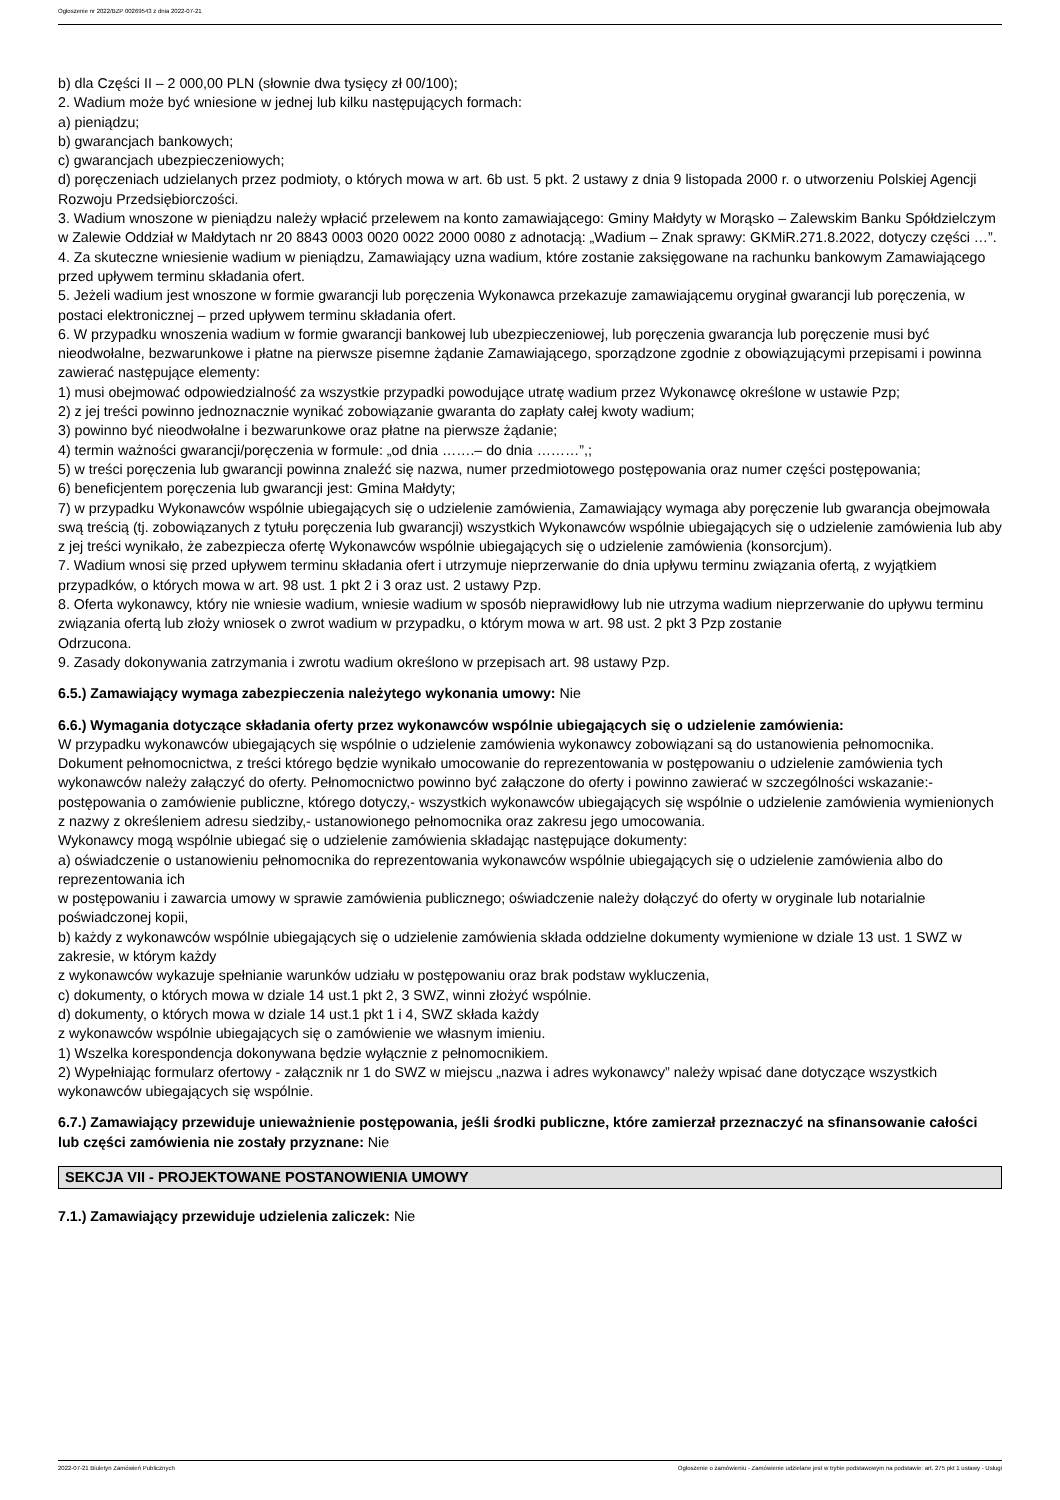Ogłoszenie nr 2022/BZP 00269543 z dnia 2022-07-21
b) dla Części II – 2 000,00 PLN (słownie dwa tysięcy zł 00/100);
2. Wadium może być wniesione w jednej lub kilku następujących formach:
a) pieniądzu;
b) gwarancjach bankowych;
c) gwarancjach ubezpieczeniowych;
d) poręczeniach udzielanych przez podmioty, o których mowa w art. 6b ust. 5 pkt. 2 ustawy z dnia 9 listopada 2000 r. o utworzeniu Polskiej Agencji Rozwoju Przedsiębiorczości.
3. Wadium wnoszone w pieniądzu należy wpłacić przelewem na konto zamawiającego: Gminy Małdyty w Morąsko – Zalewskim Banku Spółdzielczym w Zalewie Oddział w Małdytach nr 20 8843 0003 0020 0022 2000 0080 z adnotacją: „Wadium – Znak sprawy: GKMiR.271.8.2022, dotyczy części …”.
4. Za skuteczne wniesienie wadium w pieniądzu, Zamawiający uzna wadium, które zostanie zaksięgowane na rachunku bankowym Zamawiającego przed upływem terminu składania ofert.
5. Jeżeli wadium jest wnoszone w formie gwarancji lub poręczenia Wykonawca przekazuje zamawiającemu oryginał gwarancji lub poręczenia, w postaci elektronicznej – przed upływem terminu składania ofert.
6. W przypadku wnoszenia wadium w formie gwarancji bankowej lub ubezpieczeniowej, lub poręczenia gwarancja lub poręczenie musi być nieodwołalne, bezwarunkowe i płatne na pierwsze pisemne żądanie Zamawiającego, sporządzone zgodnie z obowiązującymi przepisami i powinna zawierać następujące elementy:
1) musi obejmować odpowiedzialność za wszystkie przypadki powodujące utratę wadium przez Wykonawcę określone w ustawie Pzp;
2) z jej treści powinno jednoznacznie wynikać zobowiązanie gwaranta do zapłaty całej kwoty wadium;
3) powinno być nieodwołalne i bezwarunkowe oraz płatne na pierwsze żądanie;
4) termin ważności gwarancji/poręczenia w formule: „od dnia …….– do dnia ………”,;
5) w treści poręczenia lub gwarancji powinna znaleźć się nazwa, numer przedmiotowego postępowania oraz numer części postępowania;
6) beneficjentem poręczenia lub gwarancji jest: Gmina Małdyty;
7) w przypadku Wykonawców wspólnie ubiegających się o udzielenie zamówienia, Zamawiający wymaga aby poręczenie lub gwarancja obejmowała swą treścią (tj. zobowiązanych z tytułu poręczenia lub gwarancji) wszystkich Wykonawców wspólnie ubiegających się o udzielenie zamówienia lub aby z jej treści wynikało, że zabezpiecza ofertę Wykonawców wspólnie ubiegających się o udzielenie zamówienia (konsorcjum).
7. Wadium wnosi się przed upływem terminu składania ofert i utrzymuje nieprzerwanie do dnia upływu terminu związania ofertą, z wyjątkiem przypadków, o których mowa w art. 98 ust. 1 pkt 2 i 3 oraz ust. 2 ustawy Pzp.
8. Oferta wykonawcy, który nie wniesie wadium, wniesie wadium w sposób nieprawidłowy lub nie utrzyma wadium nieprzerwanie do upływu terminu związania ofertą lub złoży wniosek o zwrot wadium w przypadku, o którym mowa w art. 98 ust. 2 pkt 3 Pzp zostanie
Odrzucona.
9. Zasady dokonywania zatrzymania i zwrotu wadium określono w przepisach art. 98 ustawy Pzp.
6.5.) Zamawiający wymaga zabezpieczenia należytego wykonania umowy: Nie
6.6.) Wymagania dotyczące składania oferty przez wykonawców wspólnie ubiegających się o udzielenie zamówienia:
W przypadku wykonawców ubiegających się wspólnie o udzielenie zamówienia wykonawcy zobowiązani są do ustanowienia pełnomocnika. Dokument pełnomocnictwa, z treści którego będzie wynikało umocowanie do reprezentowania w postępowaniu o udzielenie zamówienia tych wykonawców należy załączyć do oferty. Pełnomocnictwo powinno być załączone do oferty i powinno zawierać w szczególności wskazanie:- postępowania o zamówienie publiczne, którego dotyczy,- wszystkich wykonawców ubiegających się wspólnie o udzielenie zamówienia wymienionych z nazwy z określeniem adresu siedziby,- ustanowionego pełnomocnika oraz zakresu jego umocowania.
Wykonawcy mogą wspólnie ubiegać się o udzielenie zamówienia składając następujące dokumenty:
a) oświadczenie o ustanowieniu pełnomocnika do reprezentowania wykonawców wspólnie ubiegających się o udzielenie zamówienia albo do reprezentowania ich
w postępowaniu i zawarcia umowy w sprawie zamówienia publicznego; oświadczenie należy dołączyć do oferty w oryginale lub notarialnie poświadczonej kopii,
b) każdy z wykonawców wspólnie ubiegających się o udzielenie zamówienia składa oddzielne dokumenty wymienione w dziale 13 ust. 1 SWZ w zakresie, w którym każdy
z wykonawców wykazuje spełnianie warunków udziału w postępowaniu oraz brak podstaw wykluczenia,
c) dokumenty, o których mowa w dziale 14 ust.1 pkt 2, 3 SWZ, winni złożyć wspólnie.
d) dokumenty, o których mowa w dziale 14 ust.1 pkt 1 i 4, SWZ składa każdy
z wykonawców wspólnie ubiegających się o zamówienie we własnym imieniu.
1) Wszelka korespondencja dokonywana będzie wyłącznie z pełnomocnikiem.
2) Wypełniając formularz ofertowy - załącznik nr 1 do SWZ w miejscu „nazwa i adres wykonawcy” należy wpisać dane dotyczące wszystkich wykonawców ubiegających się wspólnie.
6.7.) Zamawiający przewiduje unieważnienie postępowania, jeśli środki publiczne, które zamierzał przeznaczyć na sfinansowanie całości lub części zamówienia nie zostały przyznane: Nie
SEKCJA VII - PROJEKTOWANE POSTANOWIENIA UMOWY
7.1.) Zamawiający przewiduje udzielenia zaliczek: Nie
2022-07-21 Biuletyn Zamówień Publicznych Ogłoszenie o zamówieniu - Zamówienie udzielane jest w trybie podstawowym na podstawie: art. 275 pkt 1 ustawy - Usługi